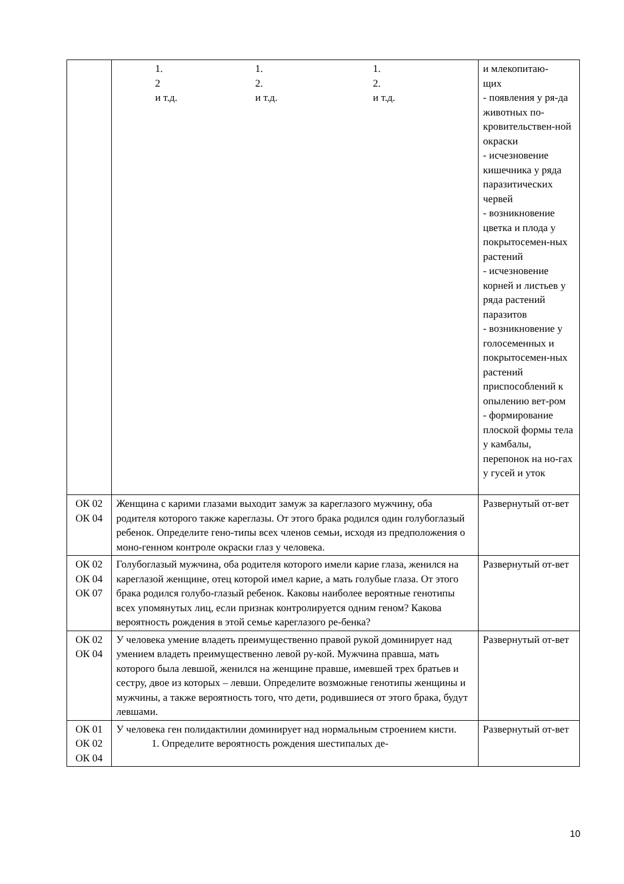| | 1. 2 и т.д. 1. 2. и т.д. 1. 2. и т.д. | и млекопитаю- щих - появления у ря-да животных по-кровительствен-ной окраски - исчезновение кишечника у ряда паразитических червей - возникновение цветка и плода у покрытосемен-ных растений - исчезновение корней и листьев у ряда растений паразитов - возникновение у голосеменных и покрытосемен-ных растений приспособлений к опылению вет-ром - формирование плоской формы тела у камбалы, перепонок на но-гах у гусей и уток |
| ОК 02 ОК 04 | Женщина с карими глазами выходит замуж за кареглазого мужчину, оба родителя которого также кареглазы. От этого брака родился один голубоглазый ребенок. Определите гено-типы всех членов семьи, исходя из предположения о моно-генном контроле окраски глаз у человека. | Развернутый от-вет |
| ОК 02 ОК 04 ОК 07 | Голубоглазый мужчина, оба родителя которого имели карие глаза, женился на кареглазой женщине, отец которой имел карие, а мать голубые глаза. От этого брака родился голубо-глазый ребенок. Каковы наиболее вероятные генотипы всех упомянутых лиц, если признак контролируется одним геном? Какова вероятность рождения в этой семье кареглазого ре-бенка? | Развернутый от-вет |
| ОК 02 ОК 04 | У человека умение владеть преимущественно правой рукой доминирует над умением владеть преимущественно левой ру-кой. Мужчина правша, мать которого была левшой, женился на женщине правше, имевшей трех братьев и сестру, двое из которых – левши. Определите возможные генотипы женщины и мужчины, а также вероятность того, что дети, родившиеся от этого брака, будут левшами. | Развернутый от-вет |
| ОК 01 ОК 02 ОК 04 | У человека ген полидактилии доминирует над нормальным строением кисти. 1. Определите вероятность рождения шестипалых де- | Развернутый от-вет |
10